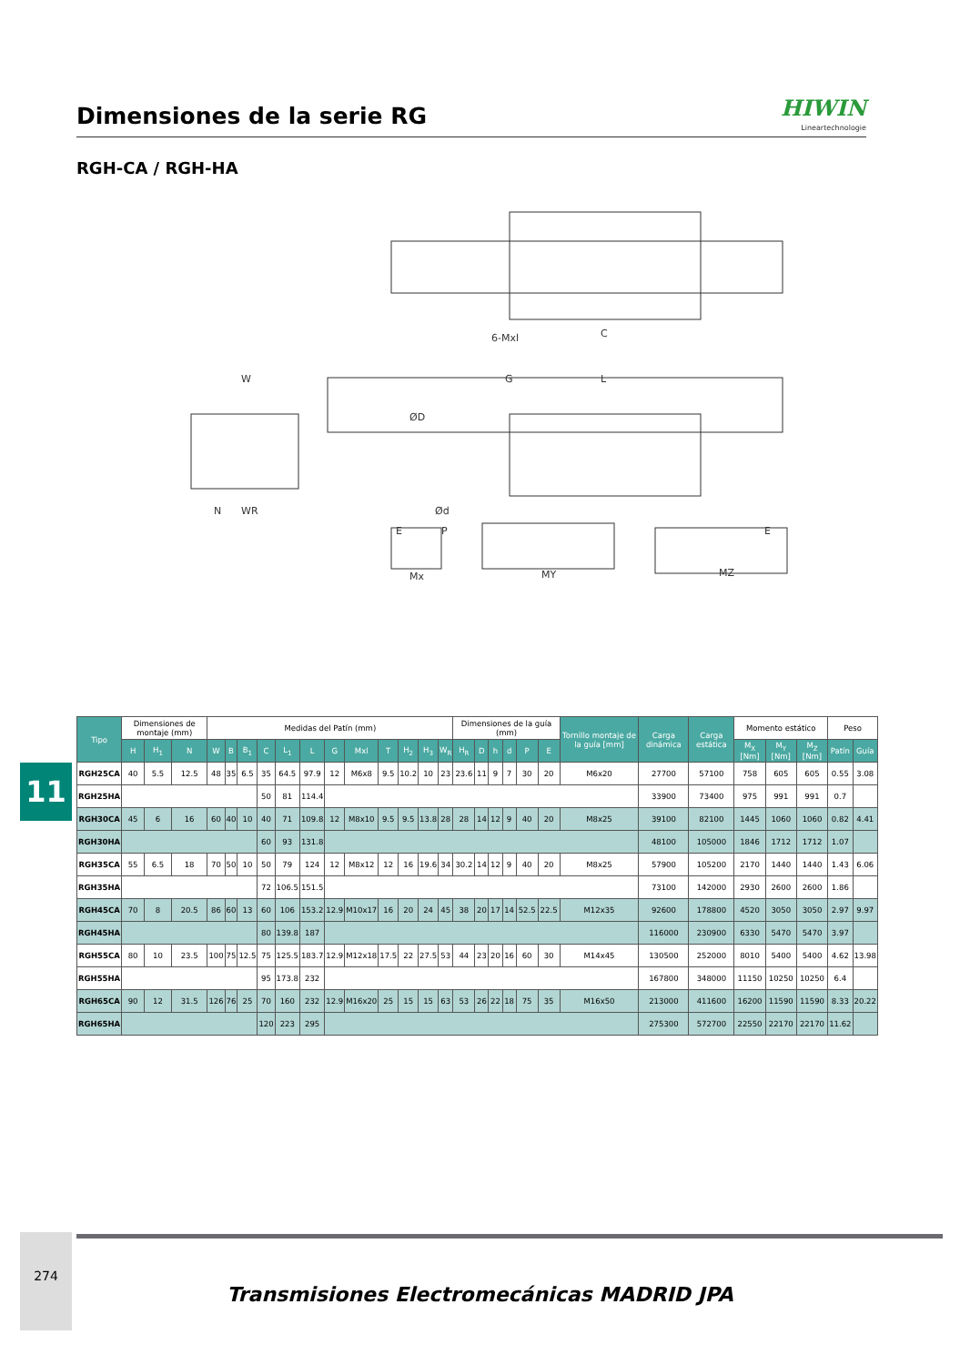Dimensiones de la serie RG
HIWIN
Lineartechnologie
RGH-CA / RGH-HA
6-Mxl
C
W
G
L
ØD
Ød
N
WR
E
P
E
Mx
MY
MZ
11
| Tipo | Dimensiones de montaje (mm) | | | Medidas del Patín (mm) | | | | | | | | | | | | Dimensiones de la guía (mm) | | | | | | Tornillo montaje de la guía [mm] | Carga dinámica | Carga estática | Momento estático | | | Peso | |
| | H | H<sub>1</sub> | N | W | B | B<sub>1</sub> | C | L<sub>1</sub> | L | G | Mxl | T | H<sub>2</sub> | H<sub>3</sub> | W<sub>R</sub> | H<sub>R</sub> | D | h | d | P | E | | | | M<sub>X</sub> [Nm] | M<sub>Y</sub> [Nm] | M<sub>Z</sub> [Nm] | Patín | Guía |
| RGH25CA | 40 | 5.5 | 12.5 | 48 | 35 | 6.5 | 35 | 64.5 | 97.9 | 12 | M6x8 | 9.5 | 10.2 | 10 | 23 | 23.6 | 11 | 9 | 7 | 30 | 20 | M6x20 | 27700 | 57100 | 758 | 605 | 605 | 0.55 | 3.08 |
| RGH25HA | | | | | | | 50 | 81 | 114.4 | | | | | | | | | | | | | | 33900 | 73400 | 975 | 991 | 991 | 0.7 | |
| RGH30CA | 45 | 6 | 16 | 60 | 40 | 10 | 40 | 71 | 109.8 | 12 | M8x10 | 9.5 | 9.5 | 13.8 | 28 | 28 | 14 | 12 | 9 | 40 | 20 | M8x25 | 39100 | 82100 | 1445 | 1060 | 1060 | 0.82 | 4.41 |
| RGH30HA | | | | | | | 60 | 93 | 131.8 | | | | | | | | | | | | | | 48100 | 105000 | 1846 | 1712 | 1712 | 1.07 | |
| RGH35CA | 55 | 6.5 | 18 | 70 | 50 | 10 | 50 | 79 | 124 | 12 | M8x12 | 12 | 16 | 19.6 | 34 | 30.2 | 14 | 12 | 9 | 40 | 20 | M8x25 | 57900 | 105200 | 2170 | 1440 | 1440 | 1.43 | 6.06 |
| RGH35HA | | | | | | | 72 | 106.5 | 151.5 | | | | | | | | | | | | | | 73100 | 142000 | 2930 | 2600 | 2600 | 1.86 | |
| RGH45CA | 70 | 8 | 20.5 | 86 | 60 | 13 | 60 | 106 | 153.2 | 12.9 | M10x17 | 16 | 20 | 24 | 45 | 38 | 20 | 17 | 14 | 52.5 | 22.5 | M12x35 | 92600 | 178800 | 4520 | 3050 | 3050 | 2.97 | 9.97 |
| RGH45HA | | | | | | | 80 | 139.8 | 187 | | | | | | | | | | | | | | 116000 | 230900 | 6330 | 5470 | 5470 | 3.97 | |
| RGH55CA | 80 | 10 | 23.5 | 100 | 75 | 12.5 | 75 | 125.5 | 183.7 | 12.9 | M12x18 | 17.5 | 22 | 27.5 | 53 | 44 | 23 | 20 | 16 | 60 | 30 | M14x45 | 130500 | 252000 | 8010 | 5400 | 5400 | 4.62 | 13.98 |
| RGH55HA | | | | | | | 95 | 173.8 | 232 | | | | | | | | | | | | | | 167800 | 348000 | 11150 | 10250 | 10250 | 6.4 | |
| RGH65CA | 90 | 12 | 31.5 | 126 | 76 | 25 | 70 | 160 | 232 | 12.9 | M16x20 | 25 | 15 | 15 | 63 | 53 | 26 | 22 | 18 | 75 | 35 | M16x50 | 213000 | 411600 | 16200 | 11590 | 11590 | 8.33 | 20.22 |
| RGH65HA | | | | | | | 120 | 223 | 295 | | | | | | | | | | | | | | 275300 | 572700 | 22550 | 22170 | 22170 | 11.62 | |
274
Transmisiones Electromecánicas MADRID JPA